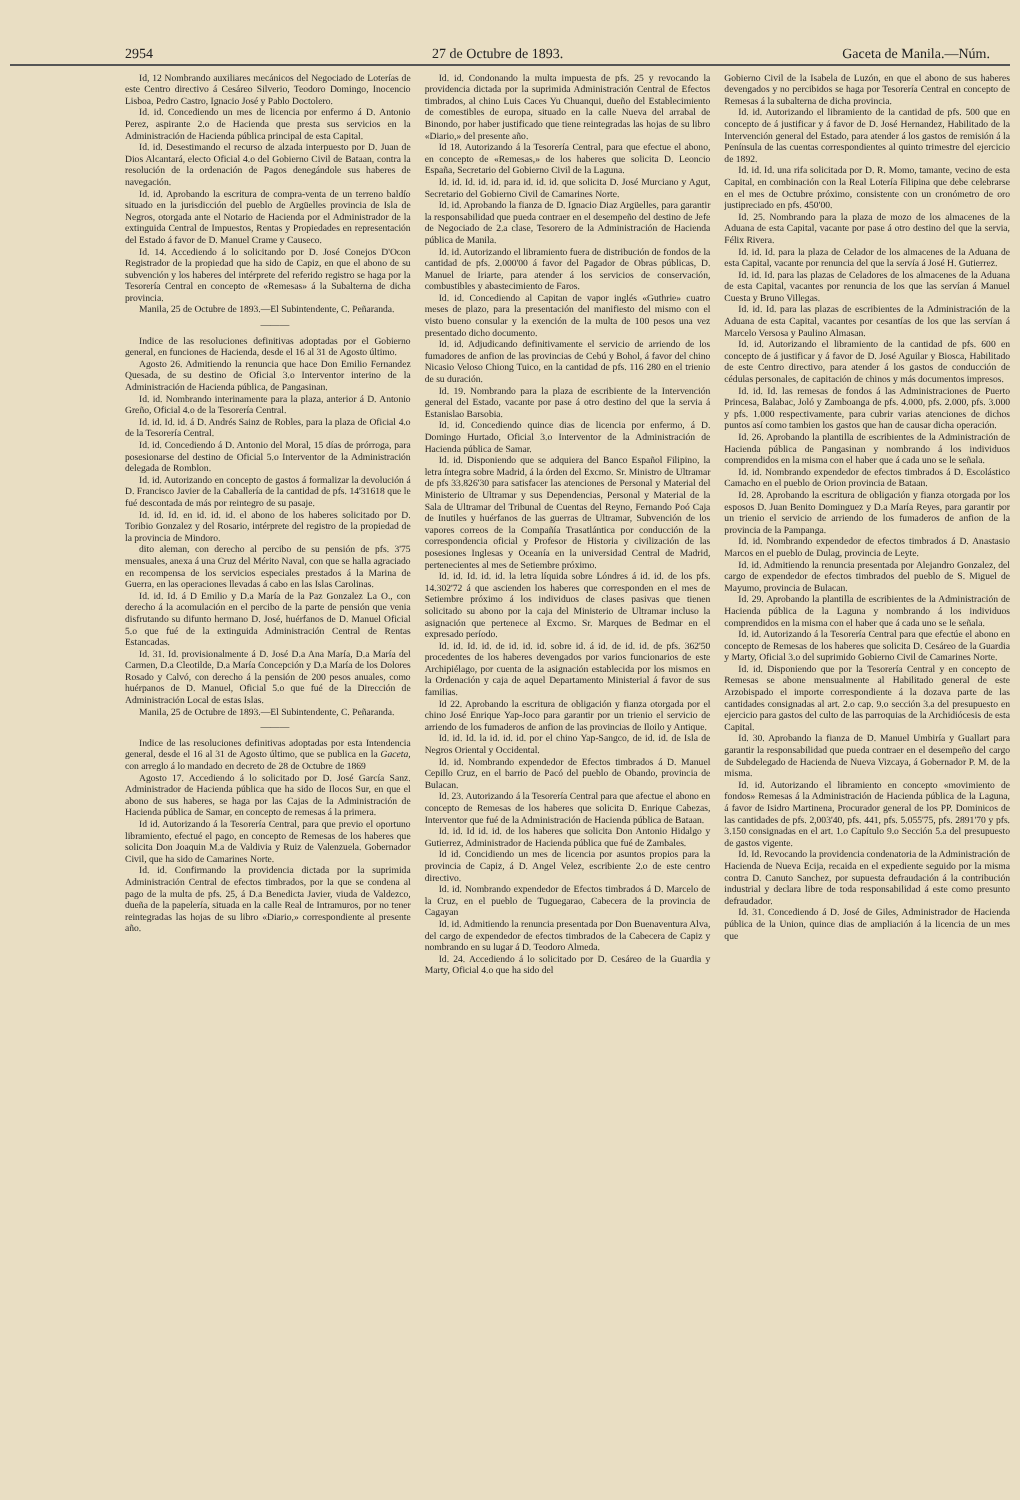2954 27 de Octubre de 1893. Gaceta de Manila.—Núm.
Id, 12 Nombrando auxiliares mecánicos del Negociado de Loterías de este Centro directivo á Cesáreo Silverio, Teodoro Domingo, Inocencio Lisboa, Pedro Castro, Ignacio José y Pablo Doctolero.
Id. id. Concediendo un mes de licencia por enfermo á D. Antonio Perez, aspirante 2.o de Hacienda que presta sus servicios en la Administración de Hacienda pública principal de esta Capital.
Id. id. Desestimando el recurso de alzada interpuesto por D. Juan de Dios Alcantará, electo Oficial 4.o del Gobierno Civil de Bataan, contra la resolución de la ordenación de Pagos denegándole sus haberes de navegación.
Id. id. Aprobando la escritura de compra-venta de un terreno baldío situado en la jurisdicción del pueblo de Argüelles provincia de Isla de Negros, otorgada ante el Notario de Hacienda por el Administrador de la extinguida Central de Impuestos, Rentas y Propiedades en representación del Estado á favor de D. Manuel Crame y Causeco.
Id. 14. Accediendo á lo solicitando por D. José Conejos D'Ocon Registrador de la propiedad que ha sido de Capiz, en que el abono de su subvención y los haberes del intérprete del referido registro se haga por la Tesorería Central en concepto de «Remesas» á la Subalterna de dicha provincia.
Manila, 25 de Octubre de 1893.—El Subintendente, C. Peñaranda.
———
Indice de las resoluciones definitivas adoptadas por el Gobierno general, en funciones de Hacienda, desde el 16 al 31 de Agosto último.
Agosto 26. Admitiendo la renuncia que hace Don Emilio Fernandez Quesada, de su destino de Oficial 3.o Interventor interino de la Administración de Hacienda pública, de Pangasinan.
Id. id. Nombrando interinamente para la plaza, anterior á D. Antonio Greño, Oficial 4.o de la Tesorería Central.
Id. id. Id. id. á D. Andrés Sainz de Robles, para la plaza de Oficial 4.o de la Tesorería Central.
Id. id. Concediendo á D. Antonio del Moral, 15 días de prórroga, para posesionarse del destino de Oficial 5.o Interventor de la Administración delegada de Romblon.
Id. id. Autorizando en concepto de gastos á formalizar la devolución á D. Francisco Javier de la Caballería de la cantidad de pfs. 14'31618 que le fué descontada de más por reintegro de su pasaje.
Id. id. Id. en id. id. id. el abono de los haberes solicitado por D. Toribio Gonzalez y del Rosario, intérprete del registro de la propiedad de la provincia de Mindoro.
dito aleman, con derecho al percibo de su pensión de pfs. 3'75 mensuales, anexa á una Cruz del Mérito Naval, con que se halla agraciado en recompensa de los servicios especiales prestados á la Marina de Guerra, en las operaciones llevadas á cabo en las Islas Carolinas.
Id. id. Id. á D Emilio y D.a María de la Paz Gonzalez La O., con derecho á la acomulación en el percibo de la parte de pensión que venia disfrutando su difunto hermano D. José, huérfanos de D. Manuel Oficial 5.o que fué de la extinguida Administración Central de Rentas Estancadas.
Id. 31. Id. provisionalmente á D. José D.a Ana María, D.a María del Carmen, D.a Cleotilde, D.a María Concepción y D.a María de los Dolores Rosado y Calvó, con derecho á la pensión de 200 pesos anuales, como huérpanos de D. Manuel, Oficial 5.o que fué de la Dirección de Administración Local de estas Islas.
Manila, 25 de Octubre de 1893.—El Subintendente, C. Peñaranda.
———
Indice de las resoluciones definitivas adoptadas por esta Intendencia general, desde el 16 al 31 de Agosto último, que se publica en la Gaceta, con arreglo á lo mandado en decreto de 28 de Octubre de 1869
Agosto 17. Accediendo á lo solicitado por D. José García Sanz. Administrador de Hacienda pública que ha sido de Ilocos Sur, en que el abono de sus haberes, se haga por las Cajas de la Administración de Hacienda pública de Samar, en concepto de remesas á la primera.
Id id. Autorizando á la Tesorería Central, para que previo el oportuno libramiento, efectué el pago, en concepto de Remesas de los haberes que solicita Don Joaquin M.a de Valdivia y Ruiz de Valenzuela. Gobernador Civil, que ha sido de Camarines Norte.
Id. id. Confirmando la providencia dictada por la suprimida Administración Central de efectos timbrados, por la que se condena al pago de la multa de pfs. 25, á D.a Benedicta Javier, viuda de Valdezco, dueña de la papelería, situada en la calle Real de Intramuros, por no tener reintegradas las hojas de su libro «Diario,» correspondiente al presente año.
Id. id. Condonando la multa impuesta de pfs. 25 y revocando la providencia dictada por la suprimida Administración Central de Efectos timbrados, al chino Luis Caces Yu Chuanqui, dueño del Establecimiento de comestibles de europa, situado en la calle Nueva del arrabal de Binondo, por haber justificado que tiene reintegradas las hojas de su libro «Diario,» del presente año.
Id 18. Autorizando á la Tesorería Central, para que efectue el abono, en concepto de «Remesas,» de los haberes que solicita D. Leoncio España, Secretario del Gobierno Civil de la Laguna.
Id. id. Id. id. id. para id. id. id. que solicita D. José Murciano y Agut, Secretario del Gobierno Civil de Camarines Norte.
Id. id. Aprobando la fianza de D. Ignacio Diaz Argüelles, para garantir la responsabilidad que pueda contraer en el desempeño del destino de Jefe de Negociado de 2.a clase, Tesorero de la Administración de Hacienda pública de Manila.
Id. id. Autorizando el libramiento fuera de distribución de fondos de la cantidad de pfs. 2.000'00 á favor del Pagador de Obras públicas, D. Manuel de Iriarte, para atender á los servicios de conservación, combustibles y abastecimiento de Faros.
Id. id. Concediendo al Capitan de vapor inglés «Guthrie» cuatro meses de plazo, para la presentación del manifiesto del mismo con el visto bueno consular y la exención de la multa de 100 pesos una vez presentado dicho documento.
Id. id. Adjudicando definitivamente el servicio de arriendo de los fumadores de anfion de las provincias de Cebú y Bohol, á favor del chino Nicasio Veloso Chiong Tuico, en la cantidad de pfs. 116 280 en el trienio de su duración.
Id. 19. Nombrando para la plaza de escribiente de la Intervención general del Estado, vacante por pase á otro destino del que la servia á Estanislao Barsobia.
Id. id. Concediendo quince dias de licencia por enfermo, á D. Domingo Hurtado, Oficial 3.o Interventor de la Administración de Hacienda pública de Samar.
Id. id. Disponiendo que se adquiera del Banco Español Filipino, la letra íntegra sobre Madrid, á la órden del Excmo. Sr. Ministro de Ultramar de pfs 33.826'30 para satisfacer las atenciones de Personal y Material del Ministerio de Ultramar y sus Dependencias, Personal y Material de la Sala de Ultramar del Tribunal de Cuentas del Reyno, Fernando Poó Caja de Inutiles y huérfanos de las guerras de Ultramar, Subvención de los vapores correos de la Compañía Trasatlántica por conducción de la correspondencia oficial y Profesor de Historia y civilización de las posesiones Inglesas y Oceanía en la universidad Central de Madrid, pertenecientes al mes de Setiembre próximo.
Id. id. Id. id. id. la letra líquida sobre Lóndres á id. id. de los pfs. 14.302'72 á que ascienden los haberes que corresponden en el mes de Setiembre próximo á los individuos de clases pasivas que tienen solicitado su abono por la caja del Ministerio de Ultramar incluso la asignación que pertenece al Excmo. Sr. Marques de Bedmar en el expresado período.
Id. id. Id. id. de id. id. id. sobre id. á id. de id. id. de pfs. 362'50 procedentes de los haberes devengados por varios funcionarios de este Archipiélago, por cuenta de la asignación establecida por los mismos en la Ordenación y caja de aquel Departamento Ministerial á favor de sus familias.
Id 22. Aprobando la escritura de obligación y fianza otorgada por el chino José Enrique Yap-Joco para garantir por un trienio el servicio de arriendo de los fumaderos de anfion de las provincias de Iloilo y Antique.
Id. id. Id. la id. id. id. por el chino Yap-Sangco, de id. id. de Isla de Negros Oriental y Occidental.
Id. id. Nombrando expendedor de Efectos timbrados á D. Manuel Cepillo Cruz, en el barrio de Pacó del pueblo de Obando, provincia de Bulacan.
Id. 23. Autorizando á la Tesorería Central para que afectue el abono en concepto de Remesas de los haberes que solicita D. Enrique Cabezas, Interventor que fué de la Administración de Hacienda pública de Bataan.
Id. id. Id id. id. de los haberes que solicita Don Antonio Hidalgo y Gutierrez, Administrador de Hacienda pública que fué de Zambales.
Id id. Concidiendo un mes de licencia por asuntos propios para la provincia de Capiz, á D. Angel Velez, escribiente 2.o de este centro directivo.
Id. id. Nombrando expendedor de Efectos timbrados á D. Marcelo de la Cruz, en el pueblo de Tuguegarao, Cabecera de la provincia de Cagayan
Id. id. Admitiendo la renuncia presentada por Don Buenaventura Alva, del cargo de expendedor de efectos timbrados de la Cabecera de Capiz y nombrando en su lugar á D. Teodoro Almeda.
Id. 24. Accediendo á lo solicitado por D. Cesáreo de la Guardia y Marty, Oficial 4.o que ha sido del
Gobierno Civil de la Isabela de Luzón, en que el abono de sus haberes devengados y no percibidos se haga por Tesorería Central en concepto de Remesas á la subalterna de dicha provincia.
Id. id. Autorizando el libramiento de la cantidad de pfs. 500 que en concepto de á justificar y á favor de D. José Hernandez, Habilitado de la Intervención general del Estado, para atender á los gastos de remisión á la Península de las cuentas correspondientes al quinto trimestre del ejercicio de 1892.
Id. id. Id. una rifa solicitada por D. R. Momo, tamante, vecino de esta Capital, en combinación con la Real Lotería Filipina que debe celebrarse en el mes de Octubre próximo, consistente con un cronómetro de oro justipreciado en pfs. 450'00.
Id. 25. Nombrando para la plaza de mozo de los almacenes de la Aduana de esta Capital, vacante por pase á otro destino del que la servia, Félix Rivera.
Id. id. Id. para la plaza de Celador de los almacenes de la Aduana de esta Capital, vacante por renuncia del que la servía á José H. Gutierrez.
Id. id. Id. para las plazas de Celadores de los almacenes de la Aduana de esta Capital, vacantes por renuncia de los que las servían á Manuel Cuesta y Bruno Villegas.
Id. id. Id. para las plazas de escribientes de la Administración de la Aduana de esta Capital, vacantes por cesantías de los que las servían á Marcelo Versosa y Paulino Almasan.
Id. id. Autorizando el libramiento de la cantidad de pfs. 600 en concepto de á justificar y á favor de D. José Aguilar y Biosca, Habilitado de este Centro directivo, para atender á los gastos de conducción de cédulas personales, de capitación de chinos y más documentos impresos.
Id. id. Id. las remesas de fondos á las Administraciones de Puerto Princesa, Balabac, Joló y Zamboanga de pfs. 4.000, pfs. 2.000, pfs. 3.000 y pfs. 1.000 respectivamente, para cubrir varias atenciones de dichos puntos así como tambien los gastos que han de causar dicha operación.
Id. 26. Aprobando la plantilla de escribientes de la Administración de Hacienda pública de Pangasinan y nombrando á los individuos comprendidos en la misma con el haber que á cada uno se le señala.
Id. id. Nombrando expendedor de efectos timbrados á D. Escolástico Camacho en el pueblo de Orion provincia de Bataan.
Id. 28. Aprobando la escritura de obligación y fianza otorgada por los esposos D. Juan Benito Dominguez y D.a María Reyes, para garantir por un trienio el servicio de arriendo de los fumaderos de anfion de la provincia de la Pampanga.
Id. id. Nombrando expendedor de efectos timbrados á D. Anastasio Marcos en el pueblo de Dulag, provincia de Leyte.
Id. id. Admitiendo la renuncia presentada por Alejandro Gonzalez, del cargo de expendedor de efectos timbrados del pueblo de S. Miguel de Mayumo, provincia de Bulacan.
Id. 29. Aprobando la plantilla de escribientes de la Administración de Hacienda pública de la Laguna y nombrando á los individuos comprendidos en la misma con el haber que á cada uno se le señala.
Id. id. Autorizando á la Tesorería Central para que efectúe el abono en concepto de Remesas de los haberes que solicita D. Cesáreo de la Guardia y Marty, Oficial 3.o del suprimido Gobierno Civil de Camarines Norte.
Id. id. Disponiendo que por la Tesorería Central y en concepto de Remesas se abone mensualmente al Habilitado general de este Arzobispado el importe correspondiente á la dozava parte de las cantidades consignadas al art. 2.o cap. 9.o sección 3.a del presupuesto en ejercicio para gastos del culto de las parroquias de la Archidiócesis de esta Capital.
Id. 30. Aprobando la fianza de D. Manuel Umbiría y Guallart para garantir la responsabilidad que pueda contraer en el desempeño del cargo de Subdelegado de Hacienda de Nueva Vizcaya, á Gobernador P. M. de la misma.
Id. id. Autorizando el libramiento en concepto «movimiento de fondos» Remesas á la Administración de Hacienda pública de la Laguna, á favor de Isidro Martinena, Procurador general de los PP. Dominicos de las cantidades de pfs. 2,003'40, pfs. 441, pfs. 5.055'75, pfs. 2891'70 y pfs. 3.150 consignadas en el art. 1.o Capítulo 9.o Sección 5.a del presupuesto de gastos vigente.
Id. Id. Revocando la providencia condenatoria de la Administración de Hacienda de Nueva Ecija, recaida en el expediente seguido por la misma contra D. Canuto Sanchez, por supuesta defraudación á la contribución industrial y declara libre de toda responsabilidad á este como presunto defraudador.
Id. 31. Concediendo á D. José de Giles, Administrador de Hacienda pública de la Union, quince dias de ampliación á la licencia de un mes que